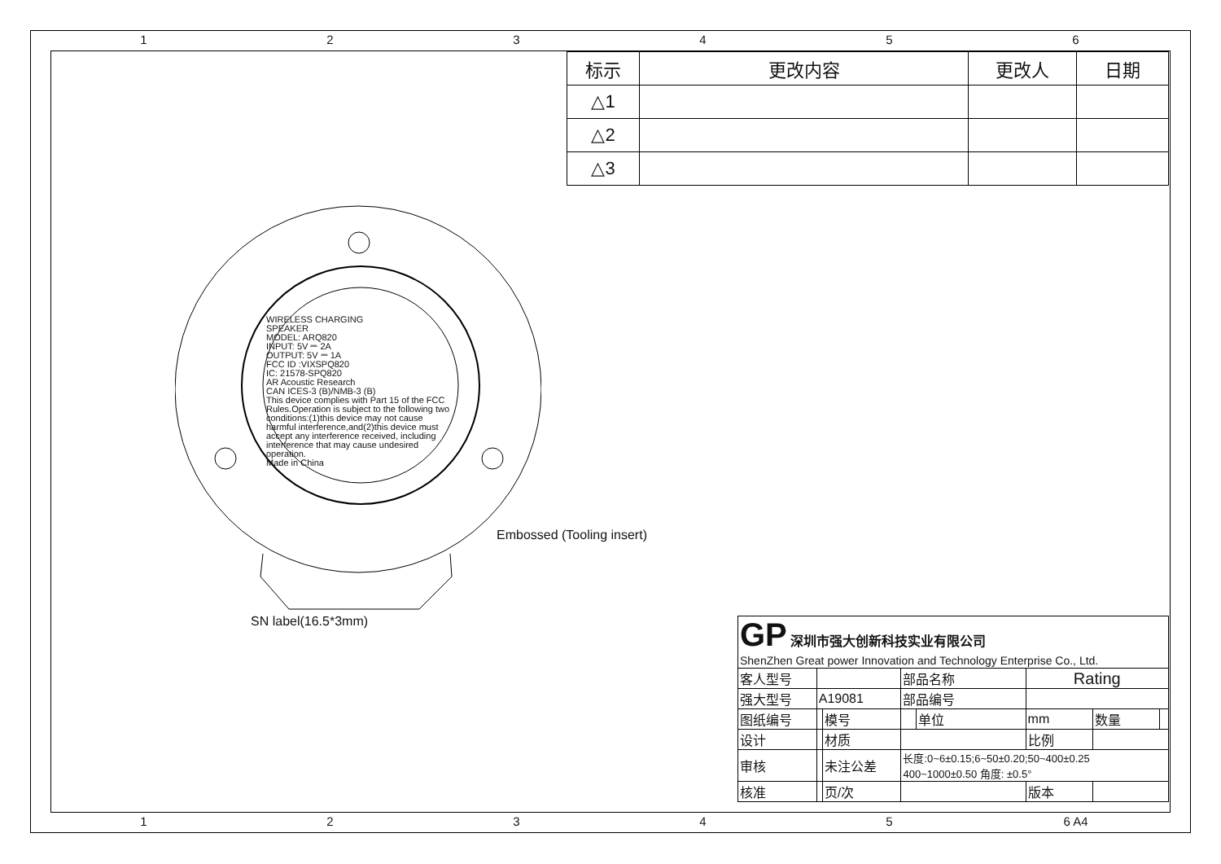123456
| 标示 | 更改内容 | 更改人 | 日期 |
| --- | --- | --- | --- |
| △1 | | | |
| △2 | | | |
| △3 | | | |
WIRELESS CHARGING
SPEAKER
MODEL: ARQ820
INPUT: 5V ⎓ 2A
OUTPUT: 5V ⎓ 1A
FCC ID :VIXSPQ820
IC: 21578-SPQ820
AR Acoustic Research
CAN ICES-3 (B)/NMB-3 (B)
This device complies with Part 15 of the FCC Rules.Operation is subject to the following two conditions:(1)this device may not cause harmful interference,and(2)this device must accept any interference received, including interference that may cause undesired operation.
Made in China
Embossed (Tooling insert)
SN label(16.5*3mm)
| GP 深圳市强大创新科技实业有限公司 ShenZhen Great power Innovation and Technology Enterprise Co., Ltd. | | | | | | | |
| 客人型号 | | | 部品名称 | | Rating | | |
| 强大型号 | A19081 | | 部品编号 | | | | |
| 图纸编号 | | 模号 | | 单位 | mm | 数量 | |
| 设计 | | 材质 | | | 比例 | | |
| 审核 | | 未注公差 | 长度:0~6±0.15;6~50±0.20;50~400±0.25 400~1000±0.50 角度: ±0.5° | | | | |
| 核准 | | 页/次 | | | 版本 | | |
12345 6 A4